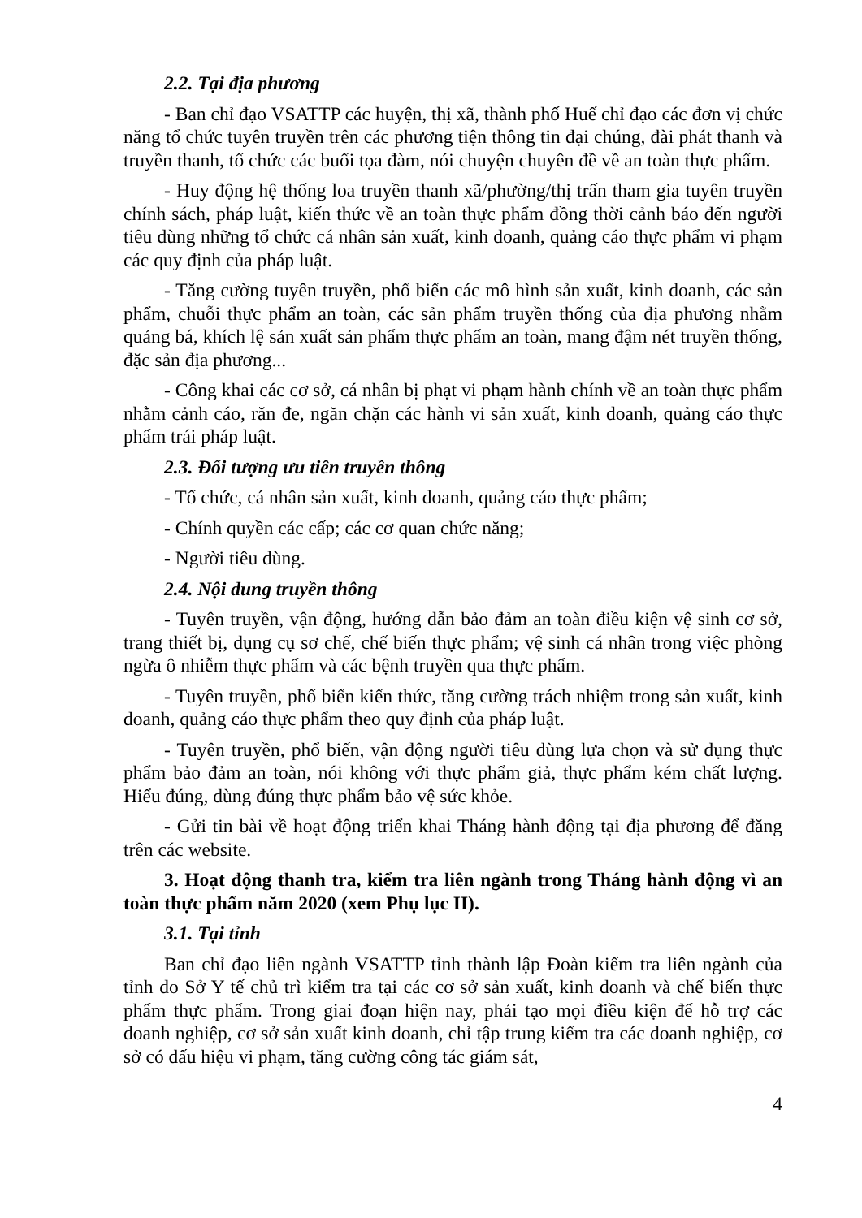2.2. Tại địa phương
- Ban chỉ đạo VSATTP các huyện, thị xã, thành phố Huế chỉ đạo các đơn vị chức năng tổ chức tuyên truyền trên các phương tiện thông tin đại chúng, đài phát thanh và truyền thanh, tổ chức các buổi tọa đàm, nói chuyện chuyên đề về an toàn thực phẩm.
- Huy động hệ thống loa truyền thanh xã/phường/thị trấn tham gia tuyên truyền chính sách, pháp luật, kiến thức về an toàn thực phẩm đồng thời cảnh báo đến người tiêu dùng những tổ chức cá nhân sản xuất, kinh doanh, quảng cáo thực phẩm vi phạm các quy định của pháp luật.
- Tăng cường tuyên truyền, phổ biến các mô hình sản xuất, kinh doanh, các sản phẩm, chuỗi thực phẩm an toàn, các sản phẩm truyền thống của địa phương nhằm quảng bá, khích lệ sản xuất sản phẩm thực phẩm an toàn, mang đậm nét truyền thống, đặc sản địa phương...
- Công khai các cơ sở, cá nhân bị phạt vi phạm hành chính về an toàn thực phẩm nhằm cảnh cáo, răn đe, ngăn chặn các hành vi sản xuất, kinh doanh, quảng cáo thực phẩm trái pháp luật.
2.3. Đối tượng ưu tiên truyền thông
- Tổ chức, cá nhân sản xuất, kinh doanh, quảng cáo thực phẩm;
- Chính quyền các cấp; các cơ quan chức năng;
- Người tiêu dùng.
2.4. Nội dung truyền thông
- Tuyên truyền, vận động, hướng dẫn bảo đảm an toàn điều kiện vệ sinh cơ sở, trang thiết bị, dụng cụ sơ chế, chế biến thực phẩm; vệ sinh cá nhân trong việc phòng ngừa ô nhiễm thực phẩm và các bệnh truyền qua thực phẩm.
- Tuyên truyền, phổ biến kiến thức, tăng cường trách nhiệm trong sản xuất, kinh doanh, quảng cáo thực phẩm theo quy định của pháp luật.
- Tuyên truyền, phổ biến, vận động người tiêu dùng lựa chọn và sử dụng thực phẩm bảo đảm an toàn, nói không với thực phẩm giả, thực phẩm kém chất lượng. Hiểu đúng, dùng đúng thực phẩm bảo vệ sức khỏe.
- Gửi tin bài về hoạt động triển khai Tháng hành động tại địa phương để đăng trên các website.
3. Hoạt động thanh tra, kiểm tra liên ngành trong Tháng hành động vì an toàn thực phẩm năm 2020 (xem Phụ lục II).
3.1. Tại tỉnh
Ban chỉ đạo liên ngành VSATTP tỉnh thành lập Đoàn kiểm tra liên ngành của tỉnh do Sở Y tế chủ trì kiểm tra tại các cơ sở sản xuất, kinh doanh và chế biến thực phẩm thực phẩm. Trong giai đoạn hiện nay, phải tạo mọi điều kiện để hỗ trợ các doanh nghiệp, cơ sở sản xuất kinh doanh, chỉ tập trung kiểm tra các doanh nghiệp, cơ sở có dấu hiệu vi phạm, tăng cường công tác giám sát,
4